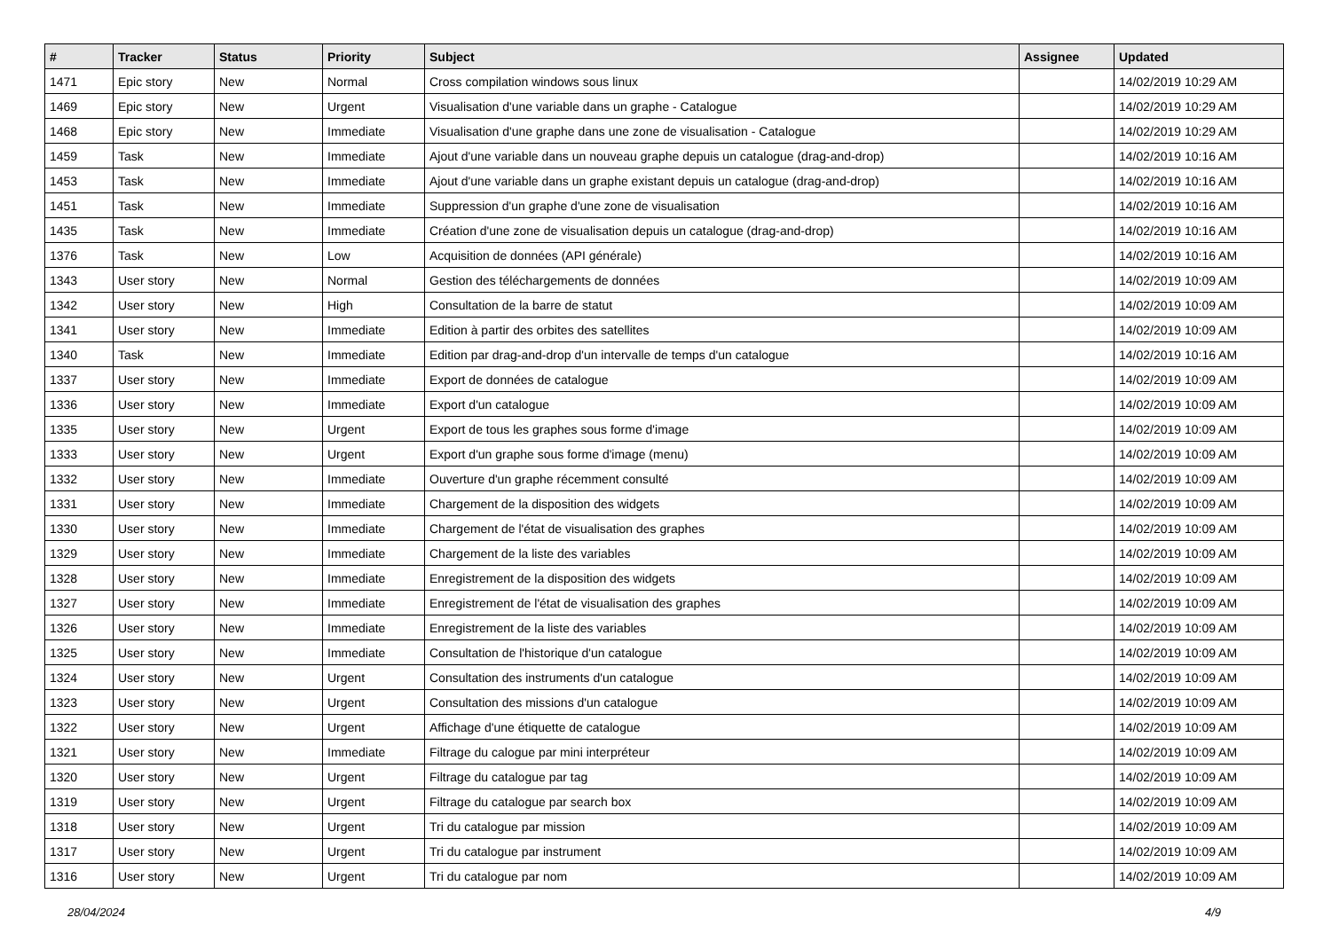| # | Tracker | Status | Priority | Subject | Assignee | Updated |
| --- | --- | --- | --- | --- | --- | --- |
| 1471 | Epic story | New | Normal | Cross compilation windows sous linux | | 14/02/2019 10:29 AM |
| 1469 | Epic story | New | Urgent | Visualisation d'une variable dans un graphe - Catalogue | | 14/02/2019 10:29 AM |
| 1468 | Epic story | New | Immediate | Visualisation d'une graphe dans une zone de visualisation - Catalogue | | 14/02/2019 10:29 AM |
| 1459 | Task | New | Immediate | Ajout d'une variable dans un nouveau graphe depuis un catalogue (drag-and-drop) | | 14/02/2019 10:16 AM |
| 1453 | Task | New | Immediate | Ajout d'une variable dans un graphe existant depuis un catalogue (drag-and-drop) | | 14/02/2019 10:16 AM |
| 1451 | Task | New | Immediate | Suppression d'un graphe d'une zone de visualisation | | 14/02/2019 10:16 AM |
| 1435 | Task | New | Immediate | Création d'une zone de visualisation depuis un catalogue (drag-and-drop) | | 14/02/2019 10:16 AM |
| 1376 | Task | New | Low | Acquisition de données (API générale) | | 14/02/2019 10:16 AM |
| 1343 | User story | New | Normal | Gestion des téléchargements de données | | 14/02/2019 10:09 AM |
| 1342 | User story | New | High | Consultation de la barre de statut | | 14/02/2019 10:09 AM |
| 1341 | User story | New | Immediate | Edition à partir des orbites des satellites | | 14/02/2019 10:09 AM |
| 1340 | Task | New | Immediate | Edition par drag-and-drop d'un intervalle de temps d'un catalogue | | 14/02/2019 10:16 AM |
| 1337 | User story | New | Immediate | Export de données de catalogue | | 14/02/2019 10:09 AM |
| 1336 | User story | New | Immediate | Export d'un catalogue | | 14/02/2019 10:09 AM |
| 1335 | User story | New | Urgent | Export de tous les graphes sous forme d'image | | 14/02/2019 10:09 AM |
| 1333 | User story | New | Urgent | Export d'un graphe sous forme d'image (menu) | | 14/02/2019 10:09 AM |
| 1332 | User story | New | Immediate | Ouverture d'un graphe récemment consulté | | 14/02/2019 10:09 AM |
| 1331 | User story | New | Immediate | Chargement de la disposition des widgets | | 14/02/2019 10:09 AM |
| 1330 | User story | New | Immediate | Chargement de l'état de visualisation des graphes | | 14/02/2019 10:09 AM |
| 1329 | User story | New | Immediate | Chargement de la liste des variables | | 14/02/2019 10:09 AM |
| 1328 | User story | New | Immediate | Enregistrement de la disposition des widgets | | 14/02/2019 10:09 AM |
| 1327 | User story | New | Immediate | Enregistrement de l'état de visualisation des graphes | | 14/02/2019 10:09 AM |
| 1326 | User story | New | Immediate | Enregistrement de la liste des variables | | 14/02/2019 10:09 AM |
| 1325 | User story | New | Immediate | Consultation de l'historique d'un catalogue | | 14/02/2019 10:09 AM |
| 1324 | User story | New | Urgent | Consultation des instruments d'un catalogue | | 14/02/2019 10:09 AM |
| 1323 | User story | New | Urgent | Consultation des missions d'un catalogue | | 14/02/2019 10:09 AM |
| 1322 | User story | New | Urgent | Affichage d'une étiquette de catalogue | | 14/02/2019 10:09 AM |
| 1321 | User story | New | Immediate | Filtrage du calogue par mini interpréteur | | 14/02/2019 10:09 AM |
| 1320 | User story | New | Urgent | Filtrage du catalogue par tag | | 14/02/2019 10:09 AM |
| 1319 | User story | New | Urgent | Filtrage du catalogue par search box | | 14/02/2019 10:09 AM |
| 1318 | User story | New | Urgent | Tri du catalogue par mission | | 14/02/2019 10:09 AM |
| 1317 | User story | New | Urgent | Tri du catalogue par instrument | | 14/02/2019 10:09 AM |
| 1316 | User story | New | Urgent | Tri du catalogue par nom | | 14/02/2019 10:09 AM |
28/04/2024 4/9